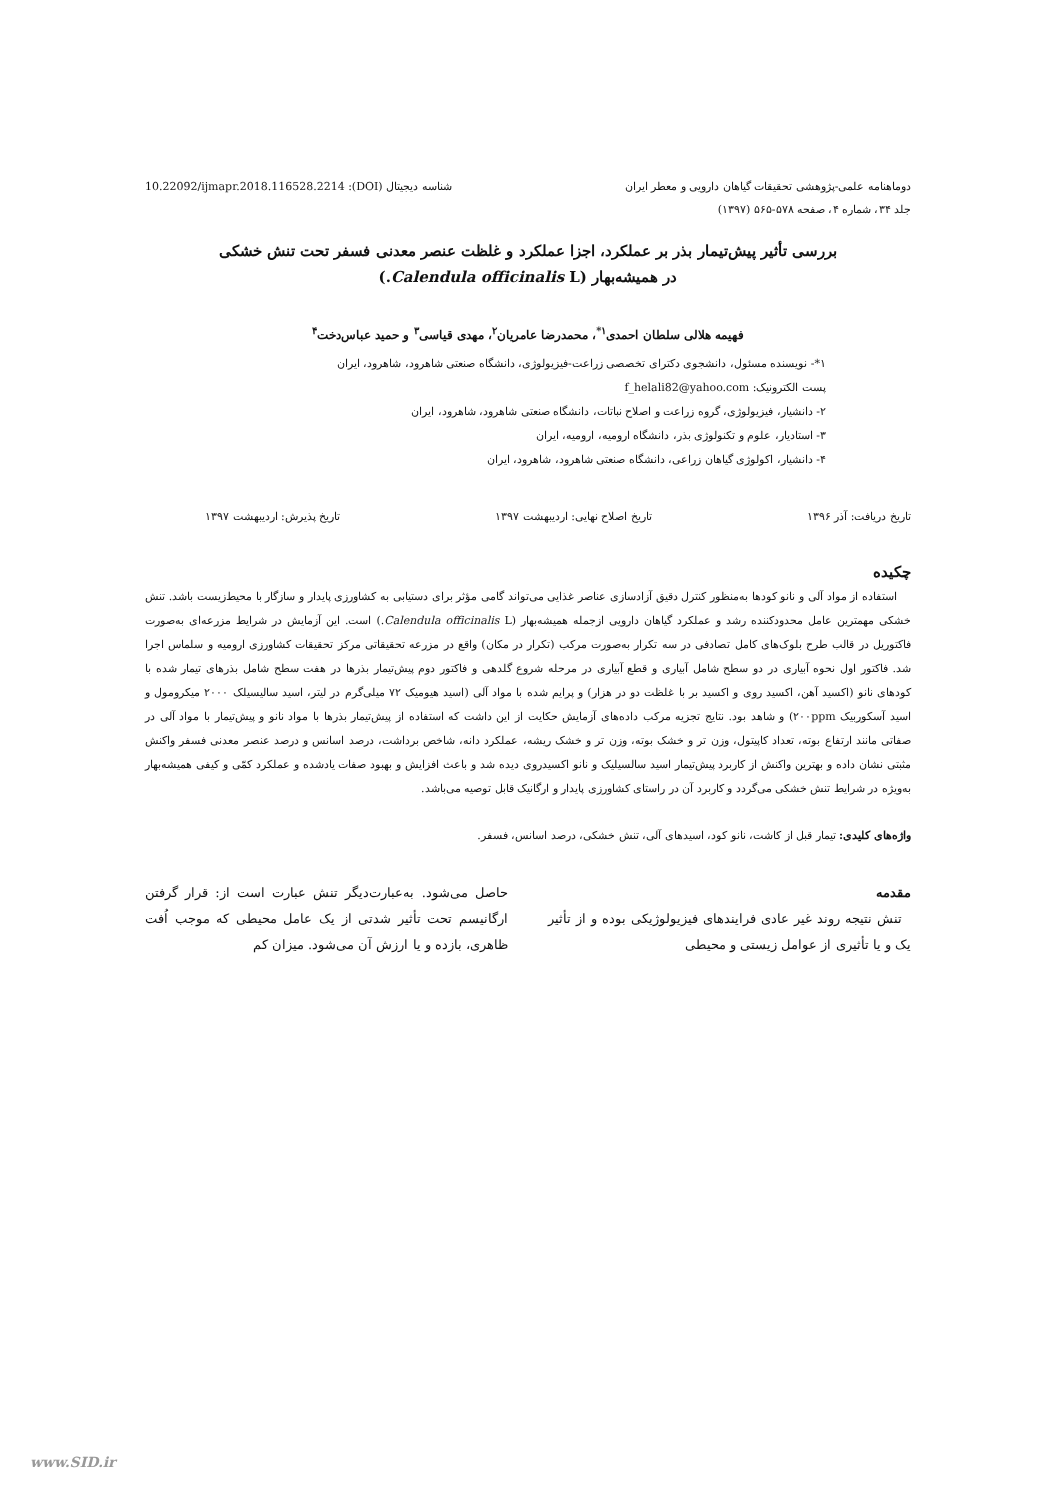دوماهنامه علمی-پژوهشی تحقیقات گیاهان دارویی و معطر ایران شناسه دیجیتال (DOI): 10.22092/ijmapr.2018.116528.2214
جلد ۳۴، شماره ۴، صفحه ۵۷۸-۵۶۵ (۱۳۹۷)
بررسی تأثیر پیش‌تیمار بذر بر عملکرد، اجزا عملکرد و غلظت عنصر معدنی فسفر تحت تنش خشکی
در همیشه‌بهار (Calendula officinalis L.)
فهیمه هلالی سلطان احمدی<sup>۱*</sup>، محمدرضا عامریان<sup>۲</sup>، مهدی قیاسی<sup>۳</sup> و حمید عباس‌دخت<sup>۴</sup>
۱*- نویسنده مسئول، دانشجوی دکترای تخصصی زراعت-فیزیولوژی، دانشگاه صنعتی شاهرود، شاهرود، ایران
پست الکترونیک: f_helali82@yahoo.com
۲- دانشیار، فیزیولوژی، گروه زراعت و اصلاح نباتات، دانشگاه صنعتی شاهرود، شاهرود، ایران
۳- استادیار، علوم و تکنولوژی بذر، دانشگاه ارومیه، ارومیه، ایران
۴- دانشیار، اکولوژی گیاهان زراعی، دانشگاه صنعتی شاهرود، شاهرود، ایران
تاریخ دریافت: آذر ۱۳۹۶ تاریخ اصلاح نهایی: اردیبهشت ۱۳۹۷ تاریخ پذیرش: اردیبهشت ۱۳۹۷
چکیده
استفاده از مواد آلی و نانو کودها به‌منظور کنترل دقیق آزادسازی عناصر غذایی می‌تواند گامی مؤثر برای دستیابی به کشاورزی پایدار و سازگار با محیط‌زیست باشد. تنش خشکی مهمترین عامل محدودکننده رشد و عملکرد گیاهان دارویی ازجمله همیشه‌بهار (Calendula officinalis L.) است. این آزمایش در شرایط مزرعه‌ای به‌صورت فاکتوریل در قالب طرح بلوک‌های کامل تصادفی در سه تکرار به‌صورت مرکب (تکرار در مکان) واقع در مزرعه تحقیقاتی مرکز تحقیقات کشاورزی ارومیه و سلماس اجرا شد. فاکتور اول نحوه آبیاری در دو سطح شامل آبیاری و قطع آبیاری در مرحله شروع گلدهی و فاکتور دوم پیش‌تیمار بذرها در هفت سطح شامل بذرهای تیمار شده با کودهای نانو (اکسید آهن، اکسید روی و اکسید بر با غلظت دو در هزار) و پرایم شده با مواد آلی (اسید هیومیک ۷۲ میلی‌گرم در لیتر، اسید سالیسیلک ۲۰۰۰ میکرومول و اسید آسکوربیک ۲۰۰ppm) و شاهد بود. نتایج تجزیه مرکب داده‌های آزمایش حکایت از این داشت که استفاده از پیش‌تیمار بذرها با مواد نانو و پیش‌تیمار با مواد آلی در صفاتی مانند ارتفاع بوته، تعداد کاپیتول، وزن تر و خشک بوته، وزن تر و خشک ریشه، عملکرد دانه، شاخص برداشت، درصد اسانس و درصد عنصر معدنی فسفر واکنش مثبتی نشان داده و بهترین واکنش از کاربرد پیش‌تیمار اسید سالسیلیک و نانو اکسیدروی دیده شد و باعث افزایش و بهبود صفات یادشده و عملکرد کمّی و کیفی همیشه‌بهار به‌ویژه در شرایط تنش خشکی می‌گردد و کاربرد آن در راستای کشاورزی پایدار و ارگانیک قابل توصیه می‌باشد.
واژه‌های کلیدی: تیمار قبل از کاشت، نانو کود، اسیدهای آلی، تنش خشکی، درصد اسانس، فسفر.
مقدمه
تنش نتیجه روند غیر عادی فرایندهای فیزیولوژیکی بوده و از تأثیر یک و یا تأثیری از عوامل زیستی و محیطی
حاصل می‌شود. به‌عبارت‌دیگر تنش عبارت است از: قرار گرفتن ارگانیسم تحت تأثیر شدتی از یک عامل محیطی که موجب اُفت ظاهری، بازده و یا ارزش آن می‌شود. میزان کم
www.SID.ir